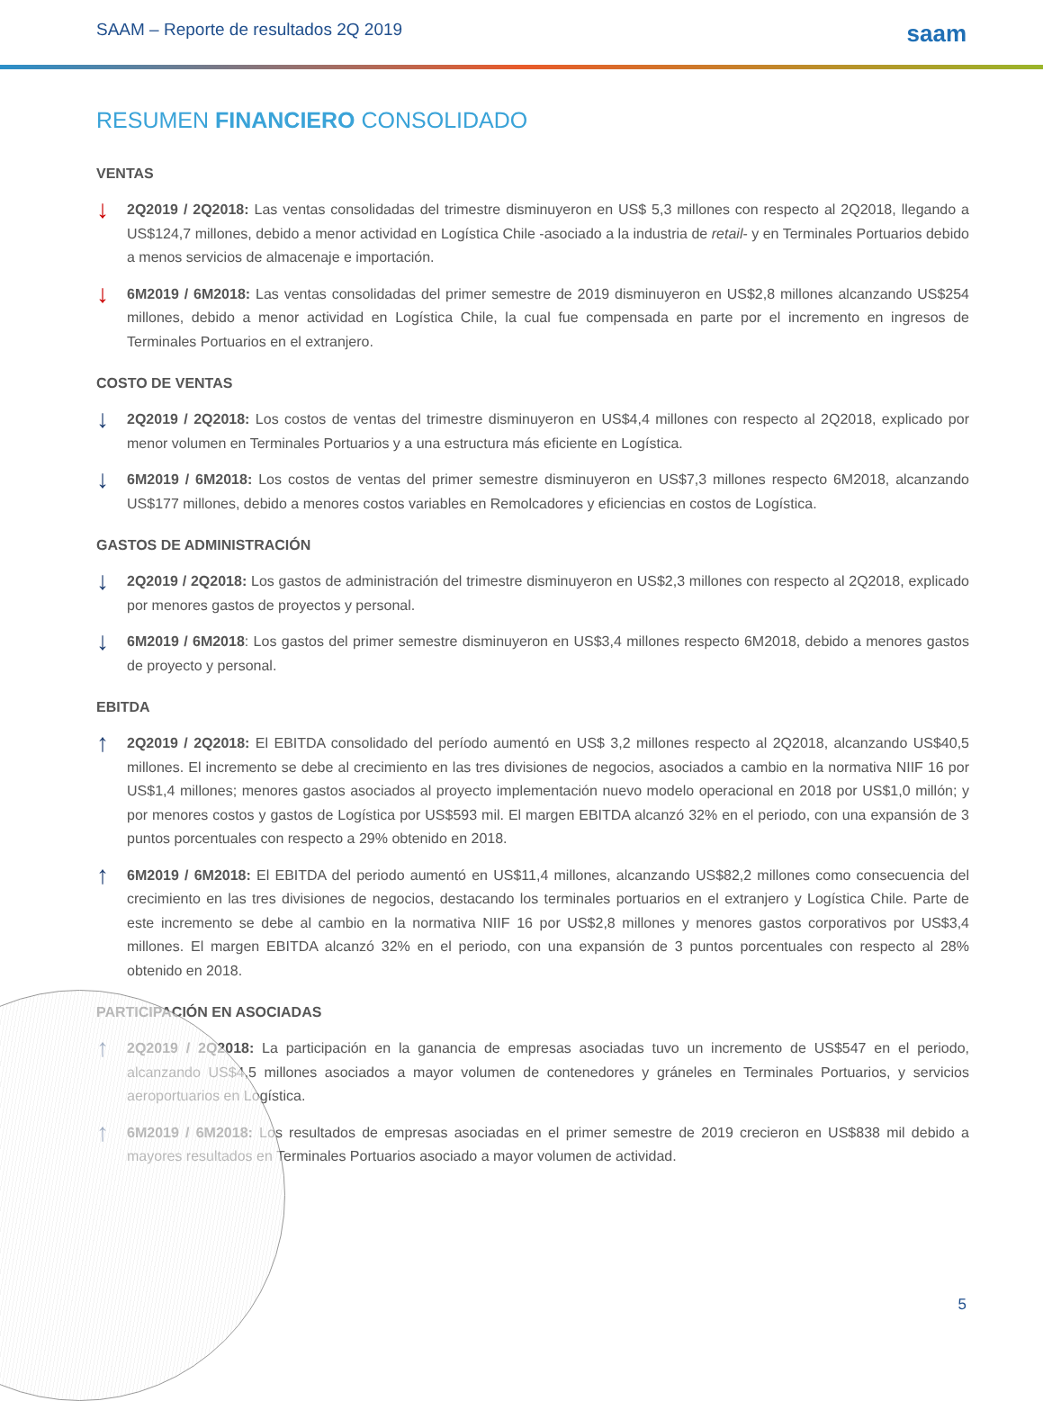SAAM – Reporte de resultados 2Q 2019 saam
RESUMEN FINANCIERO CONSOLIDADO
VENTAS
↓
2Q2019 / 2Q2018: Las ventas consolidadas del trimestre disminuyeron en US$ 5,3 millones con respecto al 2Q2018, llegando a US$124,7 millones, debido a menor actividad en Logística Chile -asociado a la industria de retail- y en Terminales Portuarios debido a menos servicios de almacenaje e importación.
↓
6M2019 / 6M2018: Las ventas consolidadas del primer semestre de 2019 disminuyeron en US$2,8 millones alcanzando US$254 millones, debido a menor actividad en Logística Chile, la cual fue compensada en parte por el incremento en ingresos de Terminales Portuarios en el extranjero.
COSTO DE VENTAS
↓
2Q2019 / 2Q2018: Los costos de ventas del trimestre disminuyeron en US$4,4 millones con respecto al 2Q2018, explicado por menor volumen en Terminales Portuarios y a una estructura más eficiente en Logística.
↓
6M2019 / 6M2018: Los costos de ventas del primer semestre disminuyeron en US$7,3 millones respecto 6M2018, alcanzando US$177 millones, debido a menores costos variables en Remolcadores y eficiencias en costos de Logística.
GASTOS DE ADMINISTRACIÓN
↓
2Q2019 / 2Q2018: Los gastos de administración del trimestre disminuyeron en US$2,3 millones con respecto al 2Q2018, explicado por menores gastos de proyectos y personal.
↓
6M2019 / 6M2018: Los gastos del primer semestre disminuyeron en US$3,4 millones respecto 6M2018, debido a menores gastos de proyecto y personal.
EBITDA
↑
2Q2019 / 2Q2018: El EBITDA consolidado del período aumentó en US$ 3,2 millones respecto al 2Q2018, alcanzando US$40,5 millones. El incremento se debe al crecimiento en las tres divisiones de negocios, asociados a cambio en la normativa NIIF 16 por US$1,4 millones; menores gastos asociados al proyecto implementación nuevo modelo operacional en 2018 por US$1,0 millón; y por menores costos y gastos de Logística por US$593 mil. El margen EBITDA alcanzó 32% en el periodo, con una expansión de 3 puntos porcentuales con respecto a 29% obtenido en 2018.
↑
6M2019 / 6M2018: El EBITDA del periodo aumentó en US$11,4 millones, alcanzando US$82,2 millones como consecuencia del crecimiento en las tres divisiones de negocios, destacando los terminales portuarios en el extranjero y Logística Chile. Parte de este incremento se debe al cambio en la normativa NIIF 16 por US$2,8 millones y menores gastos corporativos por US$3,4 millones. El margen EBITDA alcanzó 32% en el periodo, con una expansión de 3 puntos porcentuales con respecto al 28% obtenido en 2018.
PARTICIPACIÓN EN ASOCIADAS
↑
2Q2019 / 2Q2018: La participación en la ganancia de empresas asociadas tuvo un incremento de US$547 en el periodo, alcanzando US$4,5 millones asociados a mayor volumen de contenedores y gráneles en Terminales Portuarios, y servicios aeroportuarios en Logística.
↑
6M2019 / 6M2018: Los resultados de empresas asociadas en el primer semestre de 2019 crecieron en US$838 mil debido a mayores resultados en Terminales Portuarios asociado a mayor volumen de actividad.
5